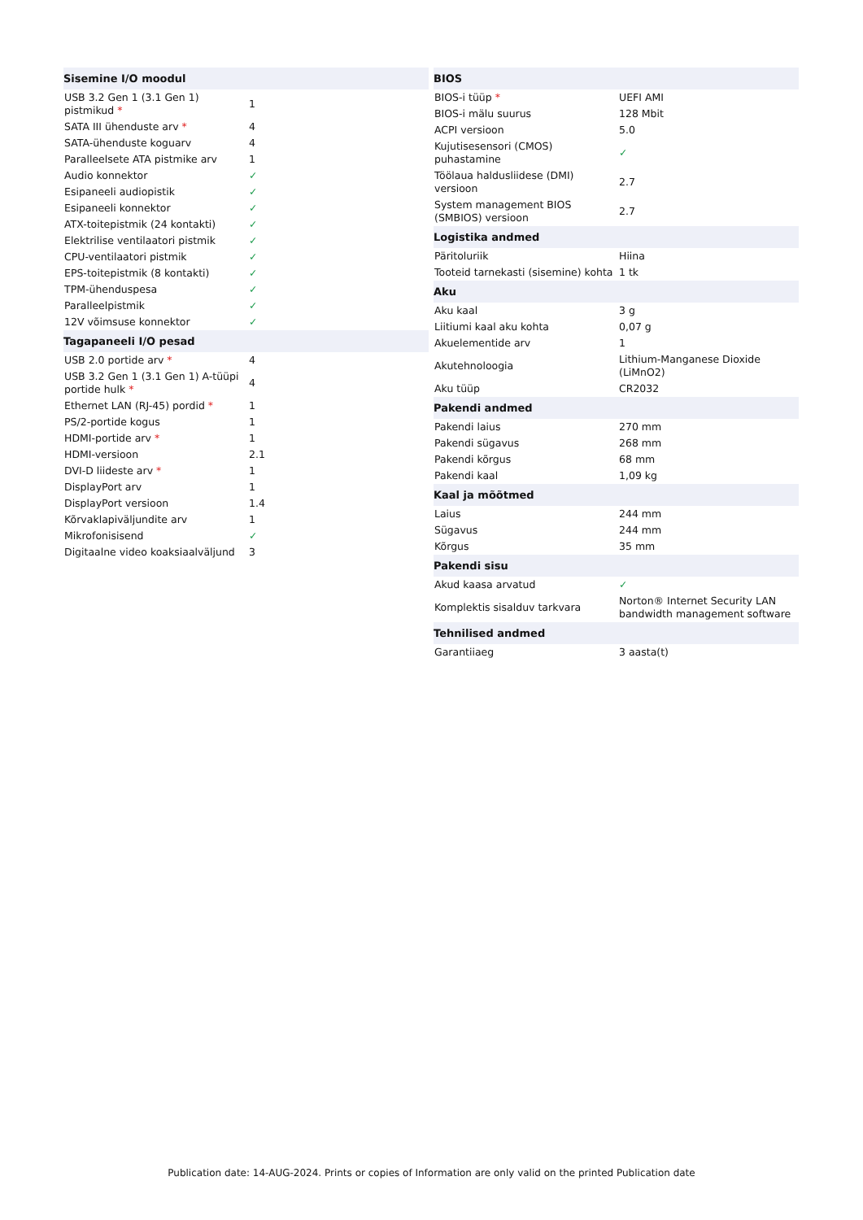| Sisemine I/O moodul | |
| --- | --- |
| USB 3.2 Gen 1 (3.1 Gen 1) pistmikud * | 1 |
| SATA III ühenduste arv * | 4 |
| SATA-ühenduste koguarv | 4 |
| Paralleelsete ATA pistmike arv | 1 |
| Audio konnektor | ✓ |
| Esipaneeli audiopistik | ✓ |
| Esipaneeli konnektor | ✓ |
| ATX-toitepistmik (24 kontakti) | ✓ |
| Elektrilise ventilaatori pistmik | ✓ |
| CPU-ventilaatori pistmik | ✓ |
| EPS-toitepistmik (8 kontakti) | ✓ |
| TPM-ühenduspesa | ✓ |
| Paralleelpistmik | ✓ |
| 12V võimsuse konnektor | ✓ |
| Tagapaneeli I/O pesad | |
| USB 2.0 portide arv * | 4 |
| USB 3.2 Gen 1 (3.1 Gen 1) A-tüüpi portide hulk * | 4 |
| Ethernet LAN (RJ-45) pordid * | 1 |
| PS/2-portide kogus | 1 |
| HDMI-portide arv * | 1 |
| HDMI-versioon | 2.1 |
| DVI-D liideste arv * | 1 |
| DisplayPort arv | 1 |
| DisplayPort versioon | 1.4 |
| Kõrvaklapiväljundite arv | 1 |
| Mikrofonisisend | ✓ |
| Digitaalne video koaksiaalväljund | 3 |
| BIOS | |
| --- | --- |
| BIOS-i tüüp * | UEFI AMI |
| BIOS-i mälu suurus | 128 Mbit |
| ACPI versioon | 5.0 |
| Kujutisesensori (CMOS) puhastamine | ✓ |
| Töölaua haldusliidese (DMI) versioon | 2.7 |
| System management BIOS (SMBIOS) versioon | 2.7 |
| Logistika andmed | |
| Päritoluriik | Hiina |
| Tooteid tarnekasti (sisemine) kohta | 1 tk |
| Aku | |
| Aku kaal | 3 g |
| Liitiumi kaal aku kohta | 0,07 g |
| Akuelementide arv | 1 |
| Akutehnoloogia | Lithium-Manganese Dioxide (LiMnO2) |
| Aku tüüp | CR2032 |
| Pakendi andmed | |
| Pakendi laius | 270 mm |
| Pakendi sügavus | 268 mm |
| Pakendi kõrgus | 68 mm |
| Pakendi kaal | 1,09 kg |
| Kaal ja mõõtmed | |
| Laius | 244 mm |
| Sügavus | 244 mm |
| Kõrgus | 35 mm |
| Pakendi sisu | |
| Akud kaasa arvatud | ✓ |
| Komplektis sisalduv tarkvara | Norton® Internet Security LAN bandwidth management software |
| Tehnilised andmed | |
| Garantiiaeg | 3 aasta(t) |
Publication date: 14-AUG-2024. Prints or copies of Information are only valid on the printed Publication date